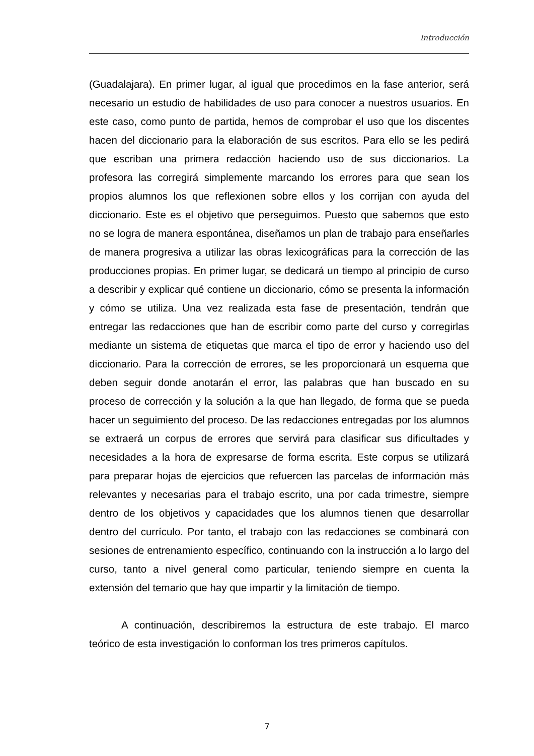Introducción
(Guadalajara). En primer lugar, al igual que procedimos en la fase anterior, será necesario un estudio de habilidades de uso para conocer a nuestros usuarios. En este caso, como punto de partida, hemos de comprobar el uso que los discentes hacen del diccionario para la elaboración de sus escritos. Para ello se les pedirá que escriban una primera redacción haciendo uso de sus diccionarios. La profesora las corregirá simplemente marcando los errores para que sean los propios alumnos los que reflexionen sobre ellos y los corrijan con ayuda del diccionario. Este es el objetivo que perseguimos. Puesto que sabemos que esto no se logra de manera espontánea, diseñamos un plan de trabajo para enseñarles de manera progresiva a utilizar las obras lexicográficas para la corrección de las producciones propias. En primer lugar, se dedicará un tiempo al principio de curso a describir y explicar qué contiene un diccionario, cómo se presenta la información y cómo se utiliza. Una vez realizada esta fase de presentación, tendrán que entregar las redacciones que han de escribir como parte del curso y corregirlas mediante un sistema de etiquetas que marca el tipo de error y haciendo uso del diccionario. Para la corrección de errores, se les proporcionará un esquema que deben seguir donde anotarán el error, las palabras que han buscado en su proceso de corrección y la solución a la que han llegado, de forma que se pueda hacer un seguimiento del proceso. De las redacciones entregadas por los alumnos se extraerá un corpus de errores que servirá para clasificar sus dificultades y necesidades a la hora de expresarse de forma escrita. Este corpus se utilizará para preparar hojas de ejercicios que refuercen las parcelas de información más relevantes y necesarias para el trabajo escrito, una por cada trimestre, siempre dentro de los objetivos y capacidades que los alumnos tienen que desarrollar dentro del currículo. Por tanto, el trabajo con las redacciones se combinará con sesiones de entrenamiento específico, continuando con la instrucción a lo largo del curso, tanto a nivel general como particular, teniendo siempre en cuenta la extensión del temario que hay que impartir y la limitación de tiempo.
A continuación, describiremos la estructura de este trabajo. El marco teórico de esta investigación lo conforman los tres primeros capítulos.
7